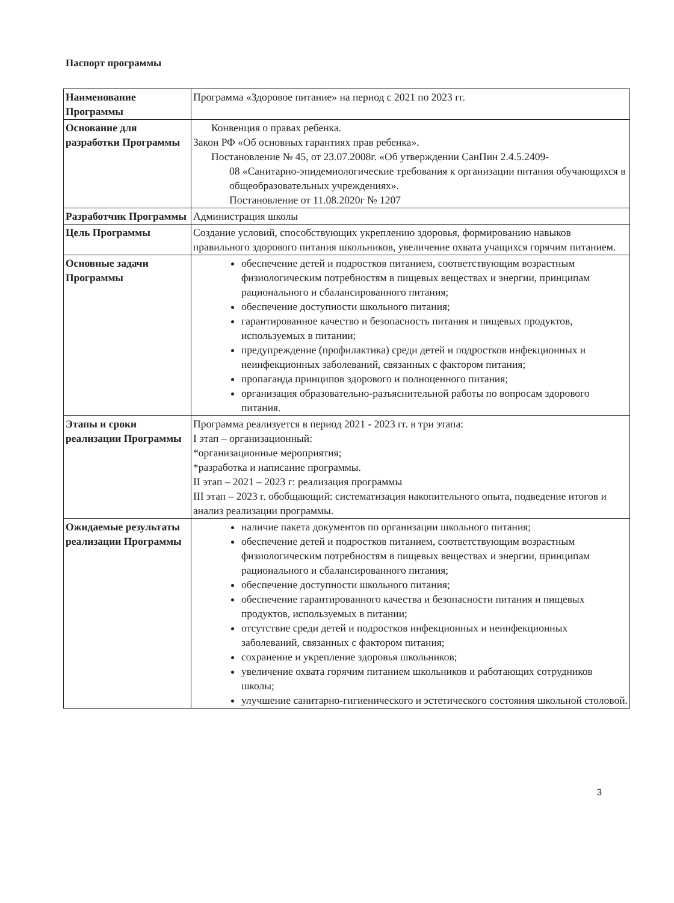Паспорт программы
| Наименование Программы | Программа «Здоровое питание» на период с 2021 по 2023 гг. |
| Основание для разработки Программы | Конвенция о правах ребенка. Закон РФ «Об основных гарантиях прав ребенка». Постановление № 45, от 23.07.2008г. «Об утверждении СанПин 2.4.5.2409- 08 «Санитарно-эпидемиологические требования к организации питания обучающихся в общеобразовательных учреждениях». Постановление от 11.08.2020г № 1207 |
| Разработчик Программы | Администрация школы |
| Цель Программы | Создание условий, способствующих укреплению здоровья, формированию навыков правильного здорового питания школьников, увеличение охвата учащихся горячим питанием. |
| Основные задачи Программы | обеспечение детей и подростков питанием, соответствующим возрастным физиологическим потребностям в пищевых веществах и энергии, принципам рационального и сбалансированного питания; обеспечение доступности школьного питания; гарантированное качество и безопасность питания и пищевых продуктов, используемых в питании; предупреждение (профилактика) среди детей и подростков инфекционных и неинфекционных заболеваний, связанных с фактором питания; пропаганда принципов здорового и полноценного питания; организация образовательно-разъяснительной работы по вопросам здорового питания. |
| Этапы и сроки реализации Программы | Программа реализуется в период 2021 - 2023 гг. в три этапа: I этап – организационный: *организационные мероприятия; *разработка и написание программы. II этап – 2021 – 2023 г: реализация программы III этап – 2023 г. обобщающий: систематизация накопительного опыта, подведение итогов и анализ реализации программы. |
| Ожидаемые результаты реализации Программы | наличие пакета документов по организации школьного питания; обеспечение детей и подростков питанием, соответствующим возрастным физиологическим потребностям в пищевых веществах и энергии, принципам рационального и сбалансированного питания; обеспечение доступности школьного питания; обеспечение гарантированного качества и безопасности питания и пищевых продуктов, используемых в питании; отсутствие среди детей и подростков инфекционных и неинфекционных заболеваний, связанных с фактором питания; сохранение и укрепление здоровья школьников; увеличение охвата горячим питанием школьников и работающих сотрудников школы; улучшение санитарно-гигиенического и эстетического состояния школьной столовой. |
3